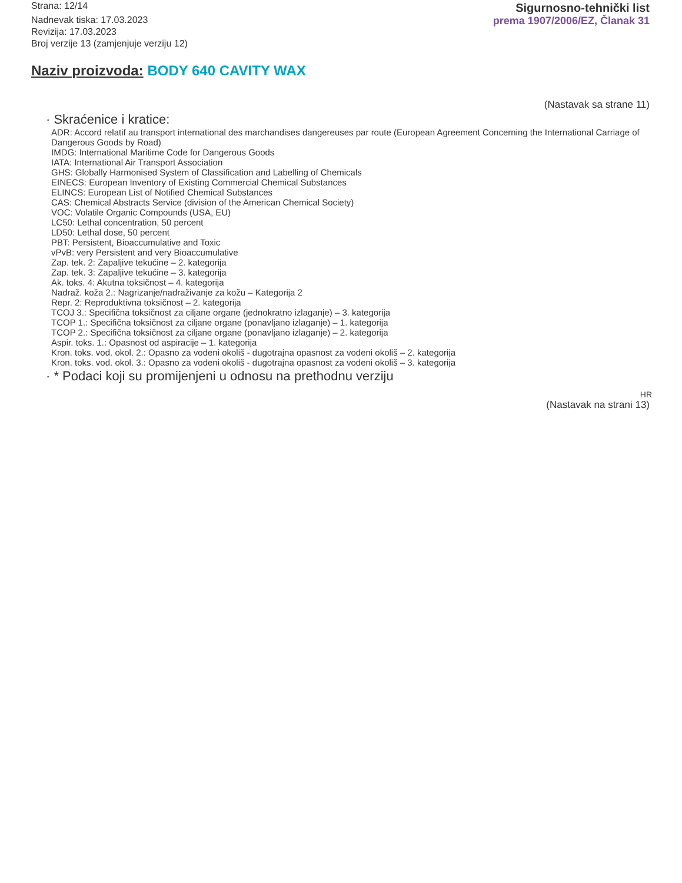Strana: 12/14
Nadnevak tiska: 17.03.2023
Revizija: 17.03.2023
Broj verzije 13 (zamjenjuje verziju 12)
Sigurnosno-tehnički list
prema 1907/2006/EZ, Članak 31
Naziv proizvoda: BODY 640 CAVITY WAX
(Nastavak sa strane 11)
· Skraćenice i kratice:
ADR: Accord relatif au transport international des marchandises dangereuses par route (European Agreement Concerning the International Carriage of Dangerous Goods by Road)
IMDG: International Maritime Code for Dangerous Goods
IATA: International Air Transport Association
GHS: Globally Harmonised System of Classification and Labelling of Chemicals
EINECS: European Inventory of Existing Commercial Chemical Substances
ELINCS: European List of Notified Chemical Substances
CAS: Chemical Abstracts Service (division of the American Chemical Society)
VOC: Volatile Organic Compounds (USA, EU)
LC50: Lethal concentration, 50 percent
LD50: Lethal dose, 50 percent
PBT: Persistent, Bioaccumulative and Toxic
vPvB: very Persistent and very Bioaccumulative
Zap. tek. 2: Zapaljive tekućine – 2. kategorija
Zap. tek. 3: Zapaljive tekućine – 3. kategorija
Ak. toks. 4: Akutna toksičnost – 4. kategorija
Nadraž. koža 2.: Nagrizanje/nadraživanje za kožu – Kategorija 2
Repr. 2: Reproduktivna toksičnost – 2. kategorija
TCOJ 3.: Specifična toksičnost za ciljane organe (jednokratno izlaganje) – 3. kategorija
TCOP 1.: Specifična toksičnost za ciljane organe (ponavljano izlaganje) – 1. kategorija
TCOP 2.: Specifična toksičnost za ciljane organe (ponavljano izlaganje) – 2. kategorija
Aspir. toks. 1.: Opasnost od aspiracije – 1. kategorija
Kron. toks. vod. okol. 2.: Opasno za vodeni okoliš - dugotrajna opasnost za vodeni okoliš – 2. kategorija
Kron. toks. vod. okol. 3.: Opasno za vodeni okoliš - dugotrajna opasnost za vodeni okoliš – 3. kategorija
· * Podaci koji su promijenjeni u odnosu na prethodnu verziju
HR
(Nastavak na strani 13)